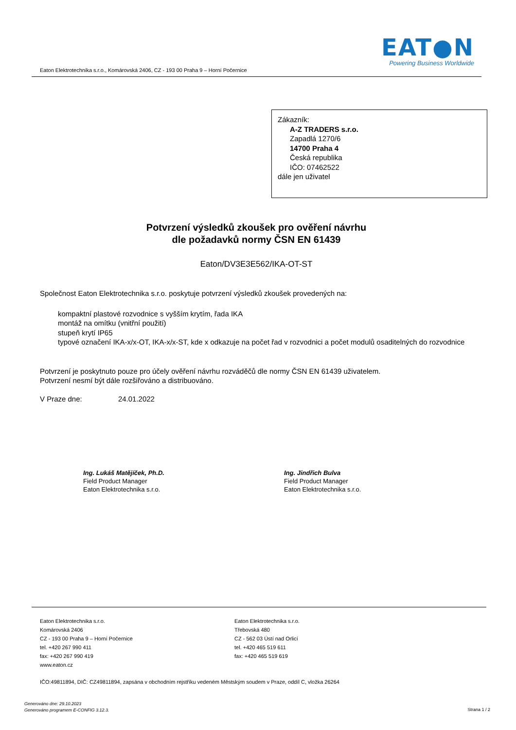EAT●N
Powering Business Worldwide
Eaton Elektrotechnika s.r.o., Komárovská 2406, CZ - 193 00 Praha 9 – Horní Počernice
Zákazník:
A-Z TRADERS s.r.o.
Zapadlá 1270/6
14700 Praha 4
Česká republika
IČO: 07462522
dále jen uživatel
Potvrzení výsledků zkoušek pro ověření návrhu
dle požadavků normy ČSN EN 61439
Eaton/DV3E3E562/IKA-OT-ST
Společnost Eaton Elektrotechnika s.r.o. poskytuje potvrzení výsledků zkoušek provedených na:
kompaktní plastové rozvodnice s vyšším krytím, řada IKA
montáž na omítku (vnitřní použití)
stupeň krytí IP65
typové označení IKA-x/x-OT, IKA-x/x-ST, kde x odkazuje na počet řad v rozvodnici a počet modulů osaditelných do rozvodnice
Potvrzení je poskytnuto pouze pro účely ověření návrhu rozváděčů dle normy ČSN EN 61439 uživatelem.
Potvrzení nesmí být dále rozšiřováno a distribuováno.
V Praze dne: 24.01.2022
Ing. Lukáš Matějíček, Ph.D.
Field Product Manager
Eaton Elektrotechnika s.r.o.
Ing. Jindřich Bulva
Field Product Manager
Eaton Elektrotechnika s.r.o.
Eaton Elektrotechnika s.r.o.
Komárovská 2406
CZ - 193 00 Praha 9 – Horní Počernice
tel. +420 267 990 411
fax: +420 267 990 419
www.eaton.cz
Eaton Elektrotechnika s.r.o.
Třebovská 480
CZ - 562 03 Ústí nad Orlicí
tel. +420 465 519 611
fax: +420 465 519 619
IČO:49811894, DIČ: CZ49811894, zapsána v obchodním rejstříku vedeném Městským soudem v Praze, oddíl C, vložka 26264
Generováno dne: 29.10.2023
Generováno programem E-CONFIG 3.12.3.
Strana 1 / 2